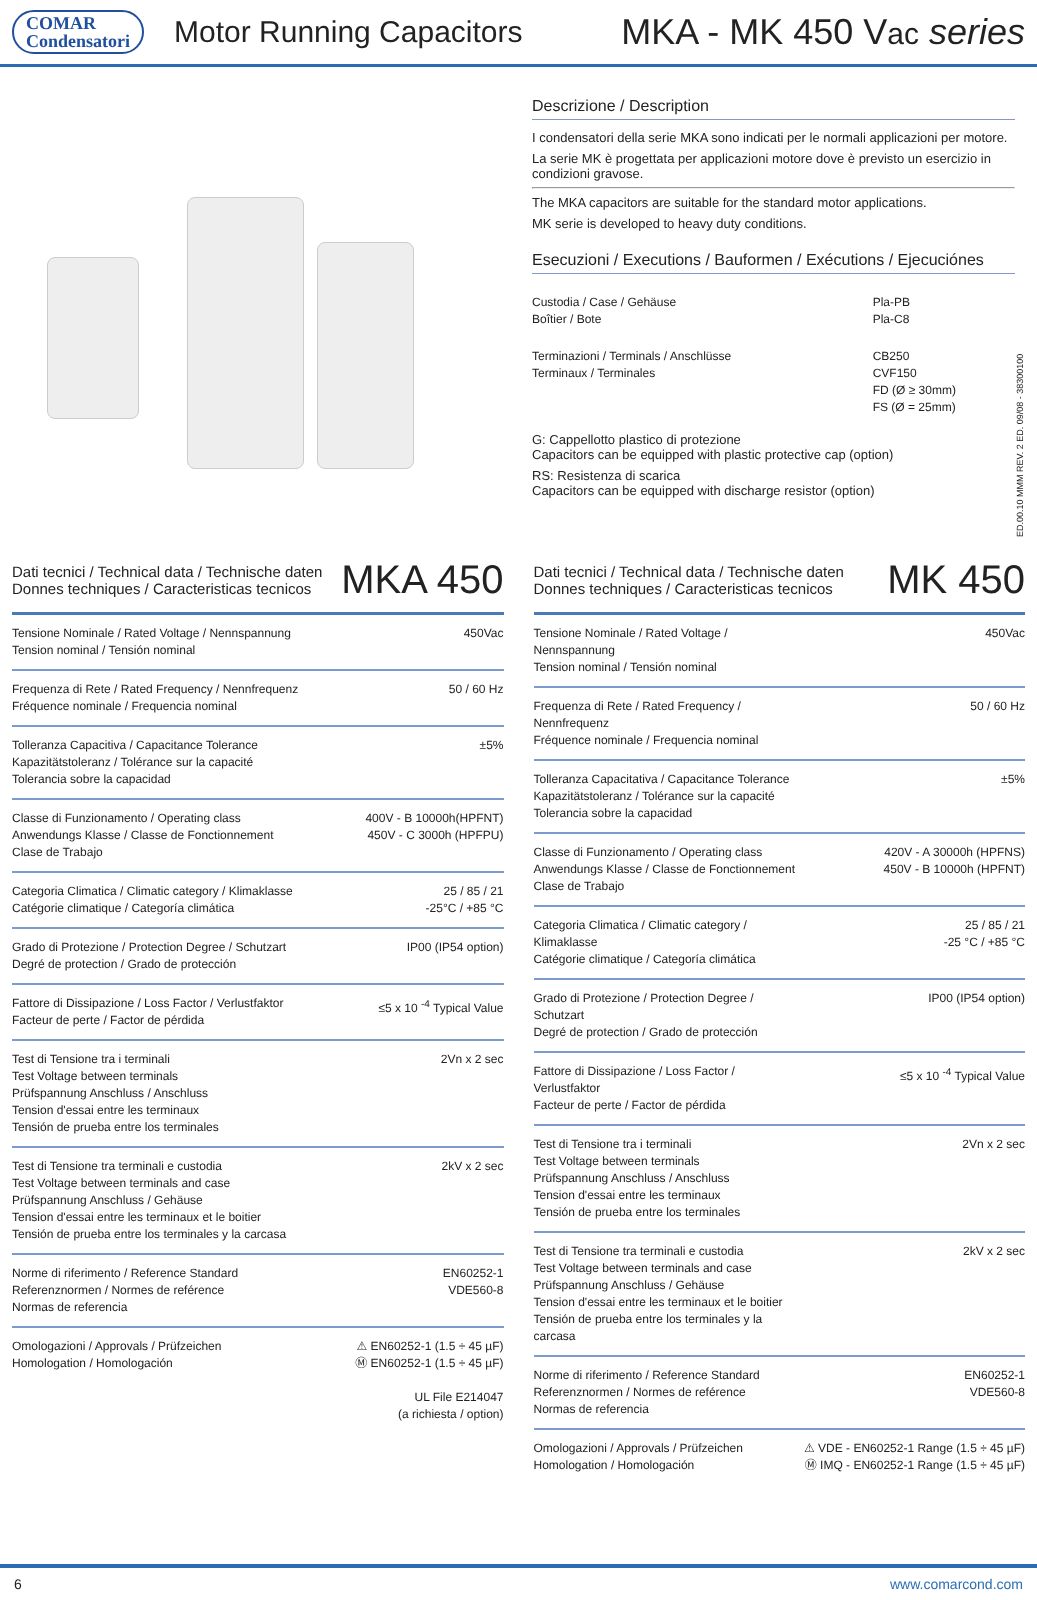COMAR
Condensatori
Motor Running Capacitors
MKA - MK 450 Vac series
Descrizione / Description
I condensatori della serie MKA sono indicati per le normali applicazioni per motore.
La serie MK è progettata per applicazioni motore dove è previsto un esercizio in condizioni gravose.
The MKA capacitors are suitable for the standard motor applications.
MK serie is developed to heavy duty conditions.
Esecuzioni / Executions / Bauformen / Exécutions / Ejecuciónes
| Custodia / Case / Gehäuse Boîtier / Bote | Pla-PB Pla-C8 |
| Terminazioni / Terminals / Anschlüsse Terminaux / Terminales | CB250 CVF150 FD (Ø ≥ 30mm) FS (Ø = 25mm) |
G: Cappellotto plastico di protezione
Capacitors can be equipped with plastic protective cap (option)
RS: Resistenza di scarica
Capacitors can be equipped with discharge resistor (option)
ED.00.10 MMM REV. 2 ED. 09/08 - 38300100
Dati tecnici / Technical data / Technische daten
Donnes techniques / Caracteristicas tecnicos MKA 450
| Tensione Nominale / Rated Voltage / Nennspannung Tension nominal / Tensión nominal | 450Vac |
| Frequenza di Rete / Rated Frequency / Nennfrequenz Fréquence nominale / Frequencia nominal | 50 / 60 Hz |
| Tolleranza Capacitiva / Capacitance Tolerance Kapazitätstoleranz / Tolérance sur la capacité Tolerancia sobre la capacidad | ±5% |
| Classe di Funzionamento / Operating class Anwendungs Klasse / Classe de Fonctionnement Clase de Trabajo | 400V - B 10000h(HPFNT) 450V - C 3000h (HPFPU) |
| Categoria Climatica / Climatic category / Klimaklasse Catégorie climatique / Categoría climática | 25 / 85 / 21 -25°C / +85 °C |
| Grado di Protezione / Protection Degree / Schutzart Degré de protection / Grado de protección | IP00 (IP54 option) |
| Fattore di Dissipazione / Loss Factor / Verlustfaktor Facteur de perte / Factor de pérdida | ≤5 x 10 <sup>-4</sup> Typical Value |
| Test di Tensione tra i terminali Test Voltage between terminals Prüfspannung Anschluss / Anschluss Tension d'essai entre les terminaux Tensión de prueba entre los terminales | 2Vn x 2 sec |
| Test di Tensione tra terminali e custodia Test Voltage between terminals and case Prüfspannung Anschluss / Gehäuse Tension d'essai entre les terminaux et le boitier Tensión de prueba entre los terminales y la carcasa | 2kV x 2 sec |
| Norme di riferimento / Reference Standard Referenznormen / Normes de reférence Normas de referencia | EN60252-1 VDE560-8 |
| Omologazioni / Approvals / Prüfzeichen Homologation / Homologación | ⚠ EN60252-1 (1.5 ÷ 45 µF) Ⓜ EN60252-1 (1.5 ÷ 45 µF) UL File E214047 (a richiesta / option) |
Dati tecnici / Technical data / Technische daten
Donnes techniques / Caracteristicas tecnicos MK 450
| Tensione Nominale / Rated Voltage / Nennspannung Tension nominal / Tensión nominal | 450Vac |
| Frequenza di Rete / Rated Frequency / Nennfrequenz Fréquence nominale / Frequencia nominal | 50 / 60 Hz |
| Tolleranza Capacitativa / Capacitance Tolerance Kapazitätstoleranz / Tolérance sur la capacité Tolerancia sobre la capacidad | ±5% |
| Classe di Funzionamento / Operating class Anwendungs Klasse / Classe de Fonctionnement Clase de Trabajo | 420V - A 30000h (HPFNS) 450V - B 10000h (HPFNT) |
| Categoria Climatica / Climatic category / Klimaklasse Catégorie climatique / Categoría climática | 25 / 85 / 21 -25 °C / +85 °C |
| Grado di Protezione / Protection Degree / Schutzart Degré de protection / Grado de protección | IP00 (IP54 option) |
| Fattore di Dissipazione / Loss Factor / Verlustfaktor Facteur de perte / Factor de pérdida | ≤5 x 10 <sup>-4</sup> Typical Value |
| Test di Tensione tra i terminali Test Voltage between terminals Prüfspannung Anschluss / Anschluss Tension d'essai entre les terminaux Tensión de prueba entre los terminales | 2Vn x 2 sec |
| Test di Tensione tra terminali e custodia Test Voltage between terminals and case Prüfspannung Anschluss / Gehäuse Tension d'essai entre les terminaux et le boitier Tensión de prueba entre los terminales y la carcasa | 2kV x 2 sec |
| Norme di riferimento / Reference Standard Referenznormen / Normes de reférence Normas de referencia | EN60252-1 VDE560-8 |
| Omologazioni / Approvals / Prüfzeichen Homologation / Homologación | ⚠ VDE - EN60252-1 Range (1.5 ÷ 45 µF) Ⓜ IMQ - EN60252-1 Range (1.5 ÷ 45 µF) |
6 www.comarcond.com